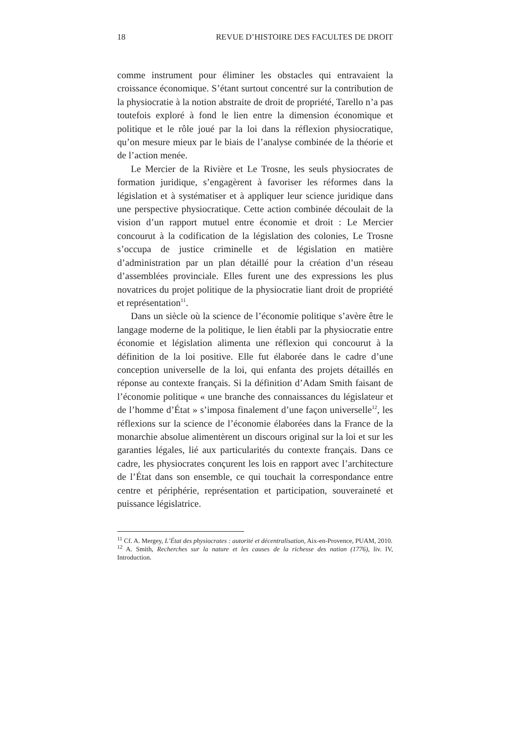18 REVUE D’HISTOIRE DES FACULTES DE DROIT
comme instrument pour éliminer les obstacles qui entravaient la croissance économique. S’étant surtout concentré sur la contribution de la physiocratie à la notion abstraite de droit de propriété, Tarello n’a pas toutefois exploré à fond le lien entre la dimension économique et politique et le rôle joué par la loi dans la réflexion physiocratique, qu’on mesure mieux par le biais de l’analyse combinée de la théorie et de l’action menée.
Le Mercier de la Rivière et Le Trosne, les seuls physiocrates de formation juridique, s’engagèrent à favoriser les réformes dans la législation et à systématiser et à appliquer leur science juridique dans une perspective physiocratique. Cette action combinée découlait de la vision d’un rapport mutuel entre économie et droit : Le Mercier concourut à la codification de la législation des colonies, Le Trosne s’occupa de justice criminelle et de législation en matière d’administration par un plan détaillé pour la création d’un réseau d’assemblées provinciale. Elles furent une des expressions les plus novatrices du projet politique de la physiocratie liant droit de propriété et représentation<sup>11</sup>.
Dans un siècle où la science de l’économie politique s’avère être le langage moderne de la politique, le lien établi par la physiocratie entre économie et législation alimenta une réflexion qui concourut à la définition de la loi positive. Elle fut élaborée dans le cadre d’une conception universelle de la loi, qui enfanta des projets détaillés en réponse au contexte français. Si la définition d’Adam Smith faisant de l’économie politique « une branche des connaissances du législateur et de l’homme d’État » s’imposa finalement d’une façon universelle<sup>12</sup>, les réflexions sur la science de l’économie élaborées dans la France de la monarchie absolue alimentèrent un discours original sur la loi et sur les garanties légales, lié aux particularités du contexte français. Dans ce cadre, les physiocrates conçurent les lois en rapport avec l’architecture de l’État dans son ensemble, ce qui touchait la correspondance entre centre et périphérie, représentation et participation, souveraineté et puissance législatrice.
<sup>11</sup> Cf. A. Mergey, L’État des physiocrates : autorité et décentralisation, Aix-en-Provence, PUAM, 2010.
<sup>12</sup> A. Smith, Recherches sur la nature et les causes de la richesse des nation (1776), liv. IV, Introduction.